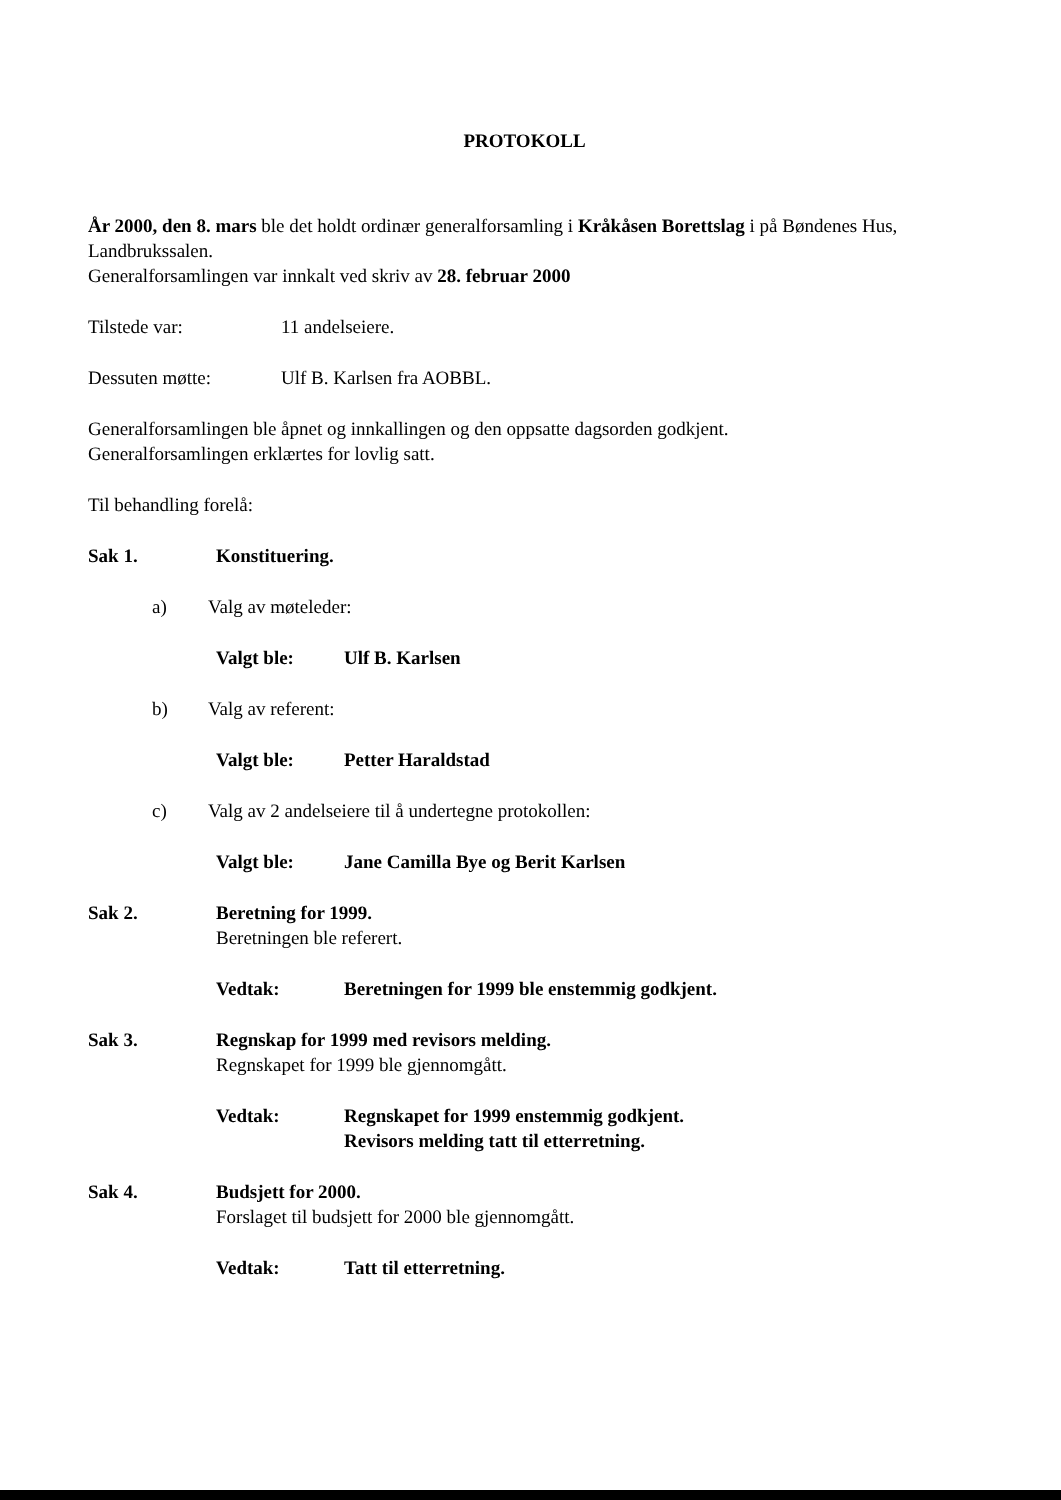PROTOKOLL
År 2000, den 8. mars ble det holdt ordinær generalforsamling i Kråkåsen Borettslag i på Bøndenes Hus, Landbrukssalen.
Generalforsamlingen var innkalt ved skriv av 28. februar 2000
Tilstede var: 11 andelseiere.
Dessuten møtte: Ulf B. Karlsen fra AOBBL.
Generalforsamlingen ble åpnet og innkallingen og den oppsatte dagsorden godkjent.
Generalforsamlingen erklærtes for lovlig satt.
Til behandling forelå:
Sak 1. Konstituering.
a) Valg av møteleder:
Valgt ble: Ulf B. Karlsen
b) Valg av referent:
Valgt ble: Petter Haraldstad
c) Valg av 2 andelseiere til å undertegne protokollen:
Valgt ble: Jane Camilla Bye og Berit Karlsen
Sak 2. Beretning for 1999.
Beretningen ble referert.
Vedtak: Beretningen for 1999 ble enstemmig godkjent.
Sak 3. Regnskap for 1999 med revisors melding.
Regnskapet for 1999 ble gjennomgått.
Vedtak: Regnskapet for 1999 enstemmig godkjent.
Revisors melding tatt til etterretning.
Sak 4. Budsjett for 2000.
Forslaget til budsjett for 2000 ble gjennomgått.
Vedtak: Tatt til etterretning.